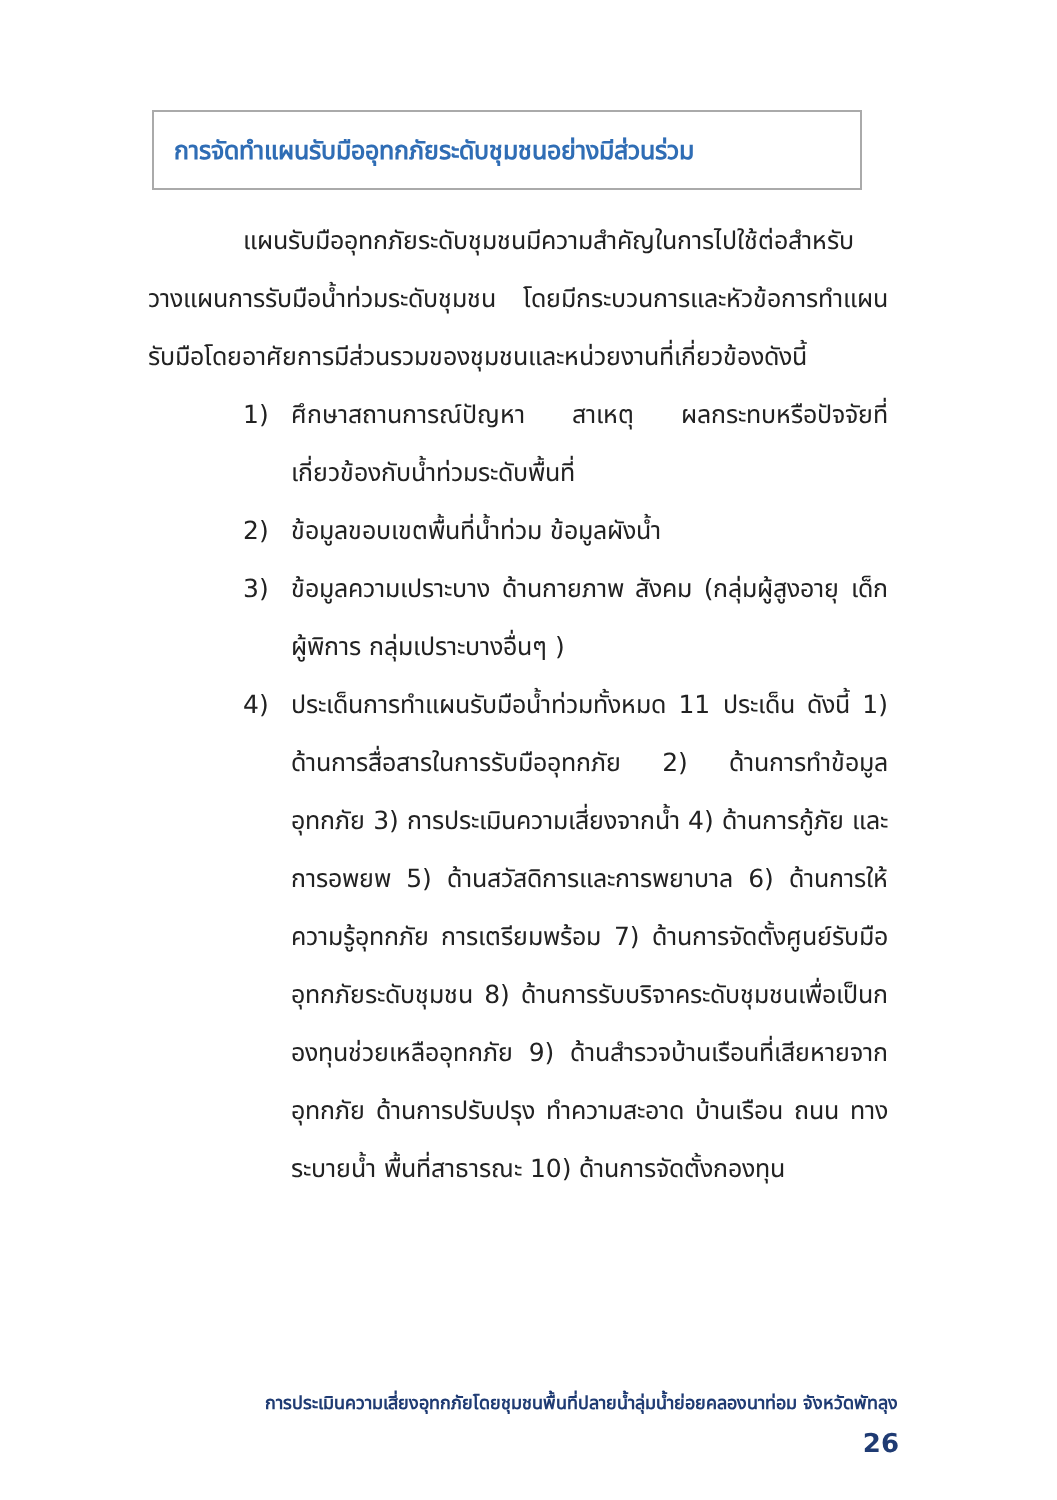การจัดทำแผนรับมืออุทกภัยระดับชุมชนอย่างมีส่วนร่วม
แผนรับมืออุทกภัยระดับชุมชนมีความสำคัญในการไปใช้ต่อสำหรับวางแผนการรับมือน้ำท่วมระดับชุมชน โดยมีกระบวนการและหัวข้อการทำแผนรับมือโดยอาศัยการมีส่วนรวมของชุมชนและหน่วยงานที่เกี่ยวข้องดังนี้
1) ศึกษาสถานการณ์ปัญหา สาเหตุ ผลกระทบหรือปัจจัยที่เกี่ยวข้องกับน้ำท่วมระดับพื้นที่
2) ข้อมูลขอบเขตพื้นที่น้ำท่วม ข้อมูลผังน้ำ
3) ข้อมูลความเปราะบาง ด้านกายภาพ สังคม (กลุ่มผู้สูงอายุ เด็ก ผู้พิการ กลุ่มเปราะบางอื่นๆ )
4) ประเด็นการทำแผนรับมือน้ำท่วมทั้งหมด 11 ประเด็น ดังนี้ 1) ด้านการสื่อสารในการรับมืออุทกภัย 2) ด้านการทำข้อมูลอุทกภัย 3) การประเมินความเสี่ยงจากน้ำ 4) ด้านการกู้ภัย และการอพยพ 5) ด้านสวัสดิการและการพยาบาล 6) ด้านการให้ความรู้อุทกภัย การเตรียมพร้อม 7) ด้านการจัดตั้งศูนย์รับมืออุทกภัยระดับชุมชน 8) ด้านการรับบริจาคระดับชุมชนเพื่อเป็นกองทุนช่วยเหลืออุทกภัย 9) ด้านสำรวจบ้านเรือนที่เสียหายจากอุทกภัย ด้านการปรับปรุง ทำความสะอาด บ้านเรือน ถนน ทางระบายน้ำ พื้นที่สาธารณะ 10) ด้านการจัดตั้งกองทุน
การประเมินความเสี่ยงอุทกภัยโดยชุมชนพื้นที่ปลายน้ำลุ่มน้ำย่อยคลองนาท่อม จังหวัดพัทลุง
26